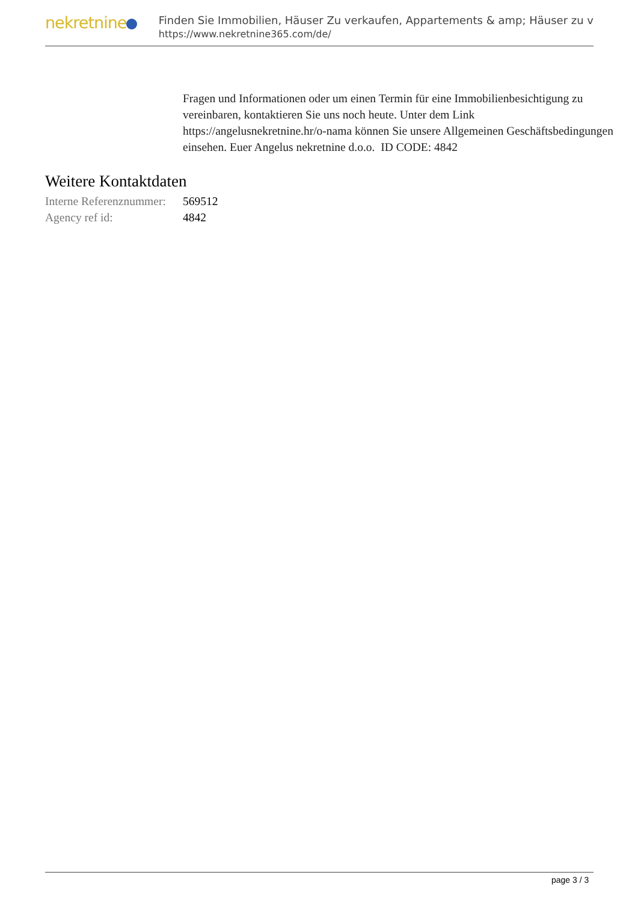nekretnine
Finden Sie Immobilien, Häuser Zu verkaufen, Appartements & amp; Häuser zu v
https://www.nekretnine365.com/de/
Fragen und Informationen oder um einen Termin für eine Immobilienbesichtigung zu vereinbaren, kontaktieren Sie uns noch heute. Unter dem Link https://angelusnekretnine.hr/o-nama können Sie unsere Allgemeinen Geschäftsbedingungen einsehen. Euer Angelus nekretnine d.o.o. ID CODE: 4842
Weitere Kontaktdaten
| Interne Referenznummer: | 569512 |
| Agency ref id: | 4842 |
page 3 / 3